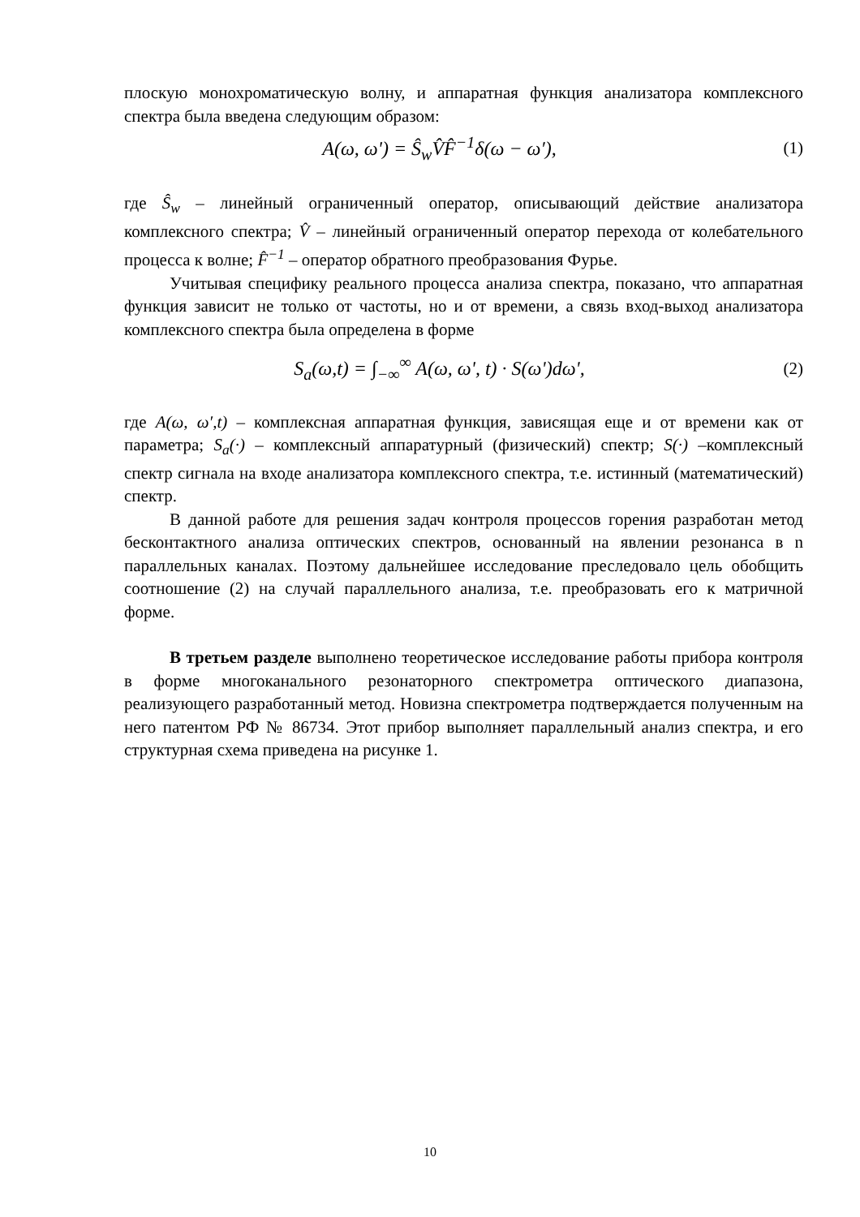плоскую монохроматическую волну, и аппаратная функция анализатора комплексного спектра была введена следующим образом:
A(ω, ω') = Ŝ<sub>w</sub>V̂F̂<sup>−1</sup>δ(ω − ω′), (1)
где Ŝ<sub>w</sub> – линейный ограниченный оператор, описывающий действие анализатора комплексного спектра; V̂ – линейный ограниченный оператор перехода от колебательного процесса к волне; F̂<sup>−1</sup> – оператор обратного преобразования Фурье.
Учитывая специфику реального процесса анализа спектра, показано, что аппаратная функция зависит не только от частоты, но и от времени, а связь вход-выход анализатора комплексного спектра была определена в форме
S<sub>a</sub>(ω,t) = ∫<sub>−∞</sub><sup>∞</sup> A(ω, ω', t) · S(ω')dω',
(2)
где A(ω, ω′,t) – комплексная аппаратная функция, зависящая еще и от времени как от параметра; S<sub>a</sub>(·) – комплексный аппаратурный (физический) спектр; S(·) –комплексный спектр сигнала на входе анализатора комплексного спектра, т.е. истинный (математический) спектр.
В данной работе для решения задач контроля процессов горения разработан метод бесконтактного анализа оптических спектров, основанный на явлении резонанса в n параллельных каналах. Поэтому дальнейшее исследование преследовало цель обобщить соотношение (2) на случай параллельного анализа, т.е. преобразовать его к матричной форме.
В третьем разделе выполнено теоретическое исследование работы прибора контроля в форме многоканального резонаторного спектрометра оптического диапазона, реализующего разработанный метод. Новизна спектрометра подтверждается полученным на него патентом РФ № 86734. Этот прибор выполняет параллельный анализ спектра, и его структурная схема приведена на рисунке 1.
10